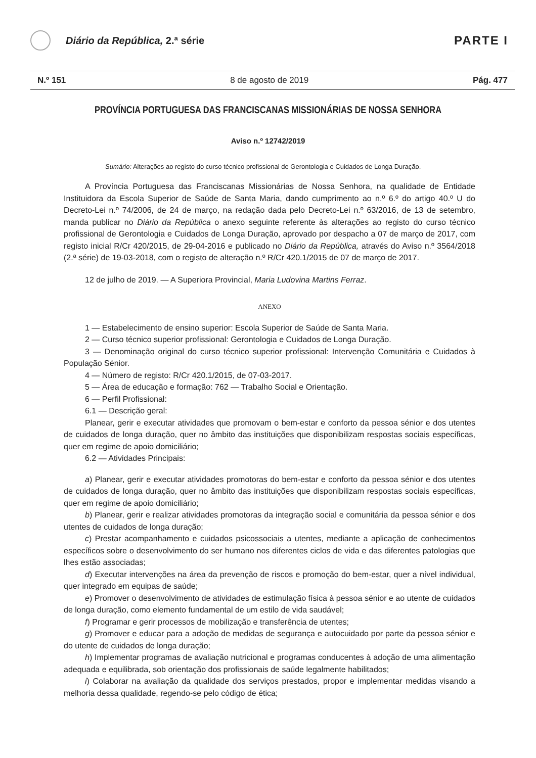Diário da República, 2.ª série
PARTE I
N.º 151 8 de agosto de 2019 Pág. 477
PROVÍNCIA PORTUGUESA DAS FRANCISCANAS MISSIONÁRIAS DE NOSSA SENHORA
Aviso n.º 12742/2019
Sumário: Alterações ao registo do curso técnico profissional de Gerontologia e Cuidados de Longa Duração.
A Província Portuguesa das Franciscanas Missionárias de Nossa Senhora, na qualidade de Entidade Instituidora da Escola Superior de Saúde de Santa Maria, dando cumprimento ao n.º 6.º do artigo 40.º U do Decreto-Lei n.º 74/2006, de 24 de março, na redação dada pelo Decreto-Lei n.º 63/2016, de 13 de setembro, manda publicar no Diário da República o anexo seguinte referente às alterações ao registo do curso técnico profissional de Gerontologia e Cuidados de Longa Duração, aprovado por despacho a 07 de março de 2017, com registo inicial R/Cr 420/2015, de 29-04-2016 e publicado no Diário da República, através do Aviso n.º 3564/2018 (2.ª série) de 19-03-2018, com o registo de alteração n.º R/Cr 420.1/2015 de 07 de março de 2017.
12 de julho de 2019. — A Superiora Provincial, Maria Ludovina Martins Ferraz.
ANEXO
1 — Estabelecimento de ensino superior: Escola Superior de Saúde de Santa Maria.
2 — Curso técnico superior profissional: Gerontologia e Cuidados de Longa Duração.
3 — Denominação original do curso técnico superior profissional: Intervenção Comunitária e Cuidados à População Sénior.
4 — Número de registo: R/Cr 420.1/2015, de 07-03-2017.
5 — Área de educação e formação: 762 — Trabalho Social e Orientação.
6 — Perfil Profissional:
6.1 — Descrição geral:
Planear, gerir e executar atividades que promovam o bem-estar e conforto da pessoa sénior e dos utentes de cuidados de longa duração, quer no âmbito das instituições que disponibilizam respostas sociais específicas, quer em regime de apoio domiciliário;
6.2 — Atividades Principais:
a) Planear, gerir e executar atividades promotoras do bem-estar e conforto da pessoa sénior e dos utentes de cuidados de longa duração, quer no âmbito das instituições que disponibilizam respostas sociais específicas, quer em regime de apoio domiciliário;
b) Planear, gerir e realizar atividades promotoras da integração social e comunitária da pessoa sénior e dos utentes de cuidados de longa duração;
c) Prestar acompanhamento e cuidados psicossociais a utentes, mediante a aplicação de conhecimentos específicos sobre o desenvolvimento do ser humano nos diferentes ciclos de vida e das diferentes patologias que lhes estão associadas;
d) Executar intervenções na área da prevenção de riscos e promoção do bem-estar, quer a nível individual, quer integrado em equipas de saúde;
e) Promover o desenvolvimento de atividades de estimulação física à pessoa sénior e ao utente de cuidados de longa duração, como elemento fundamental de um estilo de vida saudável;
f) Programar e gerir processos de mobilização e transferência de utentes;
g) Promover e educar para a adoção de medidas de segurança e autocuidado por parte da pessoa sénior e do utente de cuidados de longa duração;
h) Implementar programas de avaliação nutricional e programas conducentes à adoção de uma alimentação adequada e equilibrada, sob orientação dos profissionais de saúde legalmente habilitados;
i) Colaborar na avaliação da qualidade dos serviços prestados, propor e implementar medidas visando a melhoria dessa qualidade, regendo-se pelo código de ética;